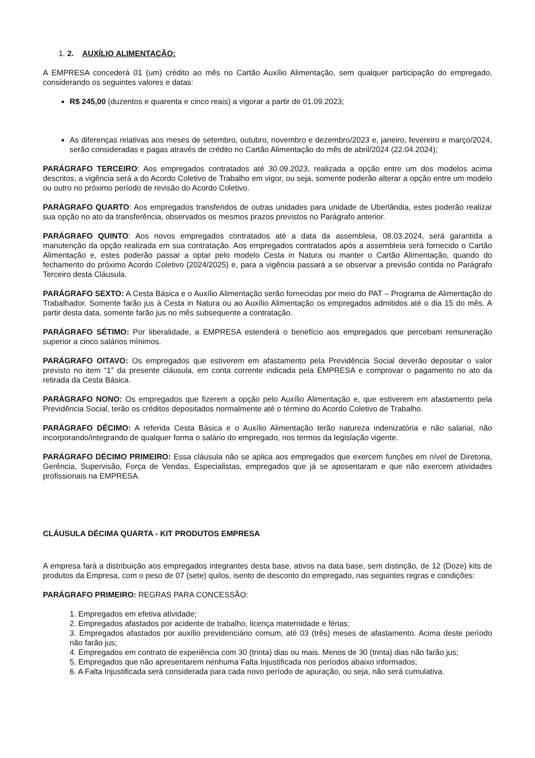1. 2. AUXÍLIO ALIMENTAÇÃO:
A EMPRESA concederá 01 (um) crédito ao mês no Cartão Auxílio Alimentação, sem qualquer participação do empregado, considerando os seguintes valores e datas:
R$ 245,00 (duzentos e quarenta e cinco reais) a vigorar a partir de 01.09.2023;
As diferenças relativas aos meses de setembro, outubro, novembro e dezembro/2023 e, janeiro, fevereiro e março/2024, serão consideradas e pagas através de crédito no Cartão Alimentação do mês de abril/2024 (22.04.2024);
PARÁGRAFO TERCEIRO: Aos empregados contratados até 30.09.2023, realizada a opção entre um dos modelos acima descritos, a vigência será a do Acordo Coletivo de Trabalho em vigor, ou seja, somente poderão alterar a opção entre um modelo ou outro no próximo período de revisão do Acordo Coletivo.
PARÁGRAFO QUARTO: Aos empregados transferidos de outras unidades para unidade de Uberlândia, estes poderão realizar sua opção no ato da transferência, observados os mesmos prazos previstos no Parágrafo anterior.
PARÁGRAFO QUINTO: Aos novos empregados contratados até a data da assembleia, 08.03.2024, será garantida a manutenção da opção realizada em sua contratação. Aos empregados contratados após a assembleia será fornecido o Cartão Alimentação e, estes poderão passar a optar pelo modelo Cesta in Natura ou manter o Cartão Alimentação, quando do fechamento do próximo Acordo Coletivo (2024/2025) e, para a vigência passará a se observar a previsão contida no Parágrafo Terceiro desta Cláusula.
PARÁGRAFO SEXTO: A Cesta Básica e o Auxílio Alimentação serão fornecidas por meio do PAT – Programa de Alimentação do Trabalhador. Somente farão jus à Cesta in Natura ou ao Auxílio Alimentação os empregados admitidos até o dia 15 do mês. A partir desta data, somente farão jus no mês subsequente a contratação.
PARÁGRAFO SÉTIMO: Por liberalidade, a EMPRESA estenderá o benefício aos empregados que percebam remuneração superior a cinco salários mínimos.
PARÁGRAFO OITAVO: Os empregados que estiverem em afastamento pela Previdência Social deverão depositar o valor previsto no item “1” da presente cláusula, em conta corrente indicada pela EMPRESA e comprovar o pagamento no ato da retirada da Cesta Básica.
PARÁGRAFO NONO: Os empregados que fizerem a opção pelo Auxílio Alimentação e, que estiverem em afastamento pela Previdência Social, terão os créditos depositados normalmente até o término do Acordo Coletivo de Trabalho.
PARÁGRAFO DÉCIMO: A referida Cesta Básica e o Auxílio Alimentação terão natureza indenizatória e não salarial, não incorporando/integrando de qualquer forma o salário do empregado, nos termos da legislação vigente.
PARÁGRAFO DÉCIMO PRIMEIRO: Essa cláusula não se aplica aos empregados que exercem funções em nível de Diretoria, Gerência, Supervisão, Força de Vendas, Especialistas, empregados que já se aposentaram e que não exercem atividades profissionais na EMPRESA.
CLÁUSULA DÉCIMA QUARTA - KIT PRODUTOS EMPRESA
A empresa fará a distribuição aos empregados integrantes desta base, ativos na data base, sem distinção, de 12 (Doze) kits de produtos da Empresa, com o peso de 07 (sete) quilos, isento de desconto do empregado, nas seguintes regras e condições:
PARÁGRAFO PRIMEIRO: REGRAS PARA CONCESSÃO:
1. Empregados em efetiva atividade;
2. Empregados afastados por acidente de trabalho, licença maternidade e férias;
3. Empregados afastados por auxílio previdenciário comum, até 03 (três) meses de afastamento. Acima deste período não farão jus;
4. Empregados em contrato de experiência com 30 (trinta) dias ou mais. Menos de 30 (trinta) dias não farão jus;
5. Empregados que não apresentarem nenhuma Falta Injustificada nos períodos abaixo informados;
6. A Falta Injustificada será considerada para cada novo período de apuração, ou seja, não será cumulativa.